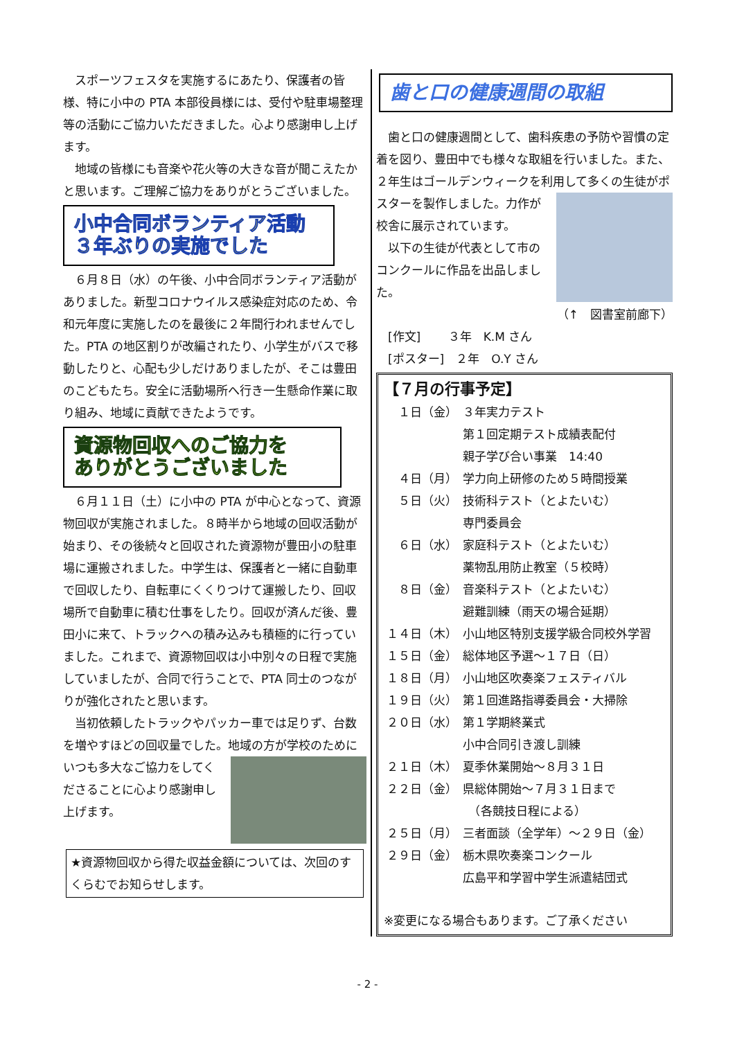スポーツフェスタを実施するにあたり、保護者の皆様、特に小中の PTA 本部役員様には、受付や駐車場整理等の活動にご協力いただきました。心より感謝申し上げます。
　地域の皆様にも音楽や花火等の大きな音が聞こえたかと思います。ご理解ご協力をありがとうございました。
小中合同ボランティア活動
３年ぶりの実施でした
　６月８日（水）の午後、小中合同ボランティア活動がありました。新型コロナウイルス感染症対応のため、令和元年度に実施したのを最後に２年間行われませんでした。PTA の地区割りが改編されたり、小学生がバスで移動したりと、心配も少しだけありましたが、そこは豊田のこどもたち。安全に活動場所へ行き一生懸命作業に取り組み、地域に貢献できたようです。
資源物回収へのご協力を
ありがとうございました
　６月１１日（土）に小中の PTA が中心となって、資源物回収が実施されました。８時半から地域の回収活動が始まり、その後続々と回収された資源物が豊田小の駐車場に運搬されました。中学生は、保護者と一緒に自動車で回収したり、自転車にくくりつけて運搬したり、回収場所で自動車に積む仕事をしたり。回収が済んだ後、豊田小に来て、トラックへの積み込みも積極的に行っていました。これまで、資源物回収は小中別々の日程で実施していましたが、合同で行うことで、PTA 同士のつながりが強化されたと思います。
　当初依頼したトラックやパッカー車では足りず、台数を増やすほどの回収量でした。地域の方が学校 のためにいつも多大なご協力をしてくださることに心より感謝申し上げます。
★資源物回収から得た収益金額については、次回のすくらむでお知らせします。
歯と口の健康週間の取組
　歯と口の健康週間として、歯科疾患の予防や習慣の定着を図り、豊田中でも様々な取組を行いました。また、２年生はゴールデンウィークを利用して多く の生徒がポスターを製作しました。力作が校舎に展示されています。
　以下の生徒が代表として市のコンクールに作品を出品しました。
（↑　図書室前廊下）
　[作文]　　 ３年　K.M さん
　[ポスター]　２年　O.Y さん
【７月の行事予定】
| １日（金） | ３年実力テスト |
| | 第１回定期テスト成績表配付 |
| | 親子学び合い事業 14:40 |
| ４日（月） | 学力向上研修のため５時間授業 |
| ５日（火） | 技術科テスト（とよたいむ） |
| | 専門委員会 |
| ６日（水） | 家庭科テスト（とよたいむ） |
| | 薬物乱用防止教室（５校時） |
| ８日（金） | 音楽科テスト（とよたいむ） |
| | 避難訓練（雨天の場合延期） |
| １４日（木） | 小山地区特別支援学級合同校外学習 |
| １５日（金） | 総体地区予選～１７日（日） |
| １８日（月） | 小山地区吹奏楽フェスティバル |
| １９日（火） | 第１回進路指導委員会・大掃除 |
| ２０日（水） | 第１学期終業式 |
| | 小中合同引き渡し訓練 |
| ２１日（木） | 夏季休業開始～８月３１日 |
| ２２日（金） | 県総体開始～７月３１日まで |
| | （各競技日程による） |
| ２５日（月） | 三者面談（全学年）～２９日（金） |
| ２９日（金） | 栃木県吹奏楽コンクール |
| | 広島平和学習中学生派遣結団式 |
※変更になる場合もあります。ご了承ください
- 2 -